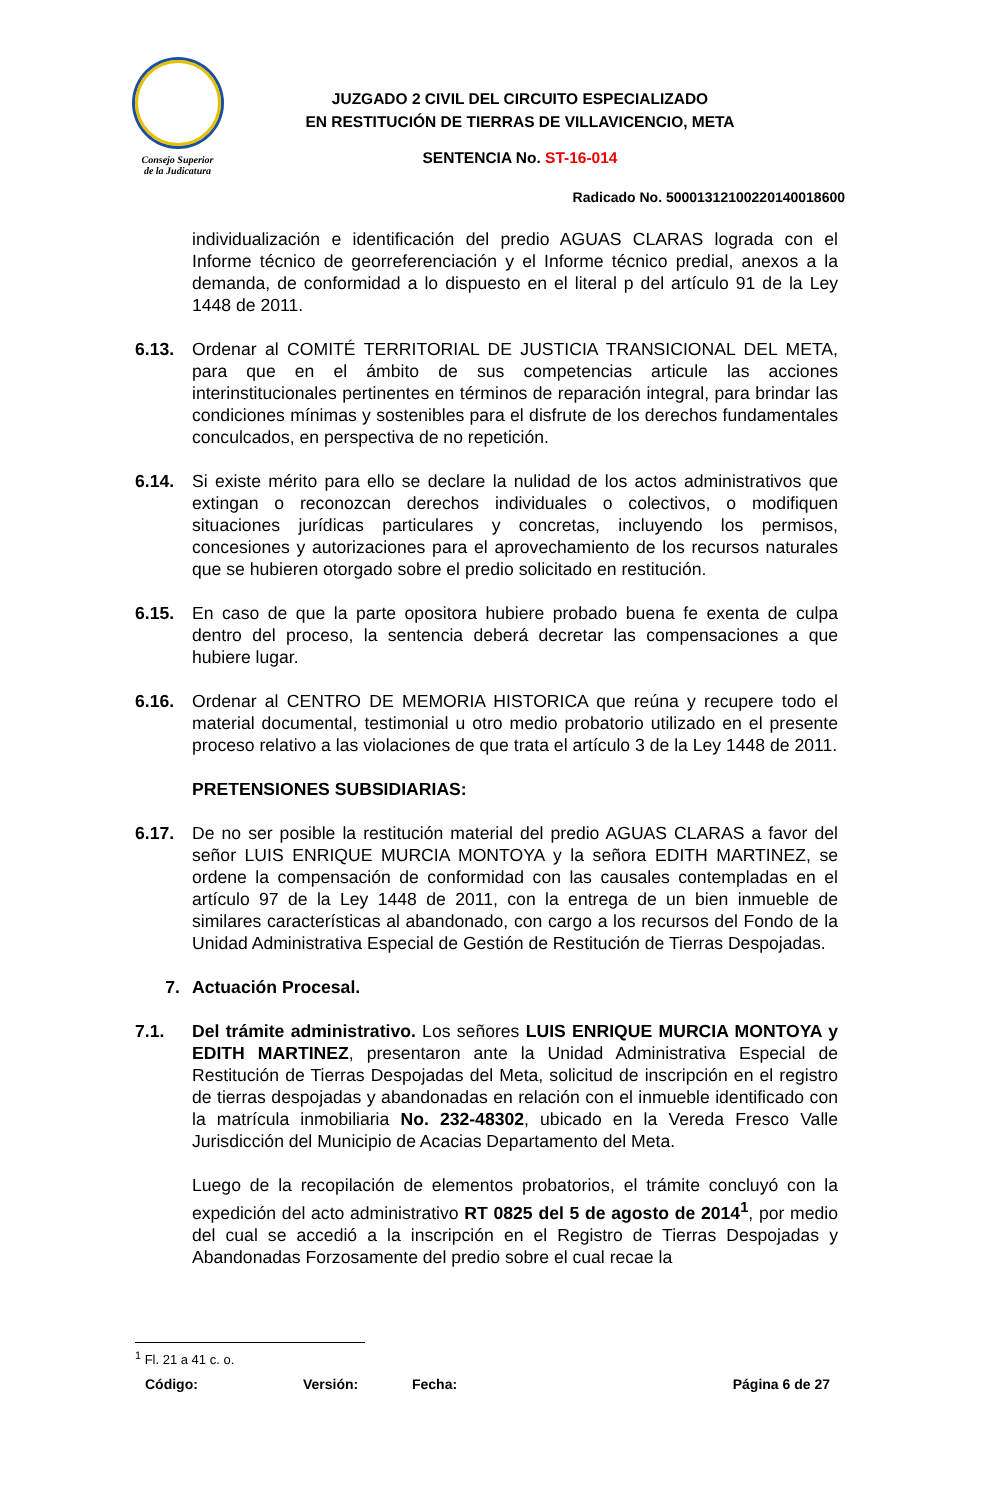Consejo Superior
de la Judicatura
JUZGADO 2 CIVIL DEL CIRCUITO ESPECIALIZADO
EN RESTITUCIÓN DE TIERRAS DE VILLAVICENCIO, META
SENTENCIA No. ST-16-014
Radicado No. 50001312100220140018600
individualización e identificación del predio AGUAS CLARAS lograda con el Informe técnico de georreferenciación y el Informe técnico predial, anexos a la demanda, de conformidad a lo dispuesto en el literal p del artículo 91 de la Ley 1448 de 2011.
6.13. Ordenar al COMITÉ TERRITORIAL DE JUSTICIA TRANSICIONAL DEL META, para que en el ámbito de sus competencias articule las acciones interinstitucionales pertinentes en términos de reparación integral, para brindar las condiciones mínimas y sostenibles para el disfrute de los derechos fundamentales conculcados, en perspectiva de no repetición.
6.14. Si existe mérito para ello se declare la nulidad de los actos administrativos que extingan o reconozcan derechos individuales o colectivos, o modifiquen situaciones jurídicas particulares y concretas, incluyendo los permisos, concesiones y autorizaciones para el aprovechamiento de los recursos naturales que se hubieren otorgado sobre el predio solicitado en restitución.
6.15. En caso de que la parte opositora hubiere probado buena fe exenta de culpa dentro del proceso, la sentencia deberá decretar las compensaciones a que hubiere lugar.
6.16. Ordenar al CENTRO DE MEMORIA HISTORICA que reúna y recupere todo el material documental, testimonial u otro medio probatorio utilizado en el presente proceso relativo a las violaciones de que trata el artículo 3 de la Ley 1448 de 2011.
PRETENSIONES SUBSIDIARIAS:
6.17. De no ser posible la restitución material del predio AGUAS CLARAS a favor del señor LUIS ENRIQUE MURCIA MONTOYA y la señora EDITH MARTINEZ, se ordene la compensación de conformidad con las causales contempladas en el artículo 97 de la Ley 1448 de 2011, con la entrega de un bien inmueble de similares características al abandonado, con cargo a los recursos del Fondo de la Unidad Administrativa Especial de Gestión de Restitución de Tierras Despojadas.
7. Actuación Procesal.
7.1. Del trámite administrativo. Los señores LUIS ENRIQUE MURCIA MONTOYA y EDITH MARTINEZ, presentaron ante la Unidad Administrativa Especial de Restitución de Tierras Despojadas del Meta, solicitud de inscripción en el registro de tierras despojadas y abandonadas en relación con el inmueble identificado con la matrícula inmobiliaria No. 232-48302, ubicado en la Vereda Fresco Valle Jurisdicción del Municipio de Acacias Departamento del Meta.
Luego de la recopilación de elementos probatorios, el trámite concluyó con la expedición del acto administrativo RT 0825 del 5 de agosto de 2014<sup>1</sup>, por medio del cual se accedió a la inscripción en el Registro de Tierras Despojadas y Abandonadas Forzosamente del predio sobre el cual recae la
<sup>1</sup> Fl. 21 a 41 c. o.
Código: Versión: Fecha: Página 6 de 27